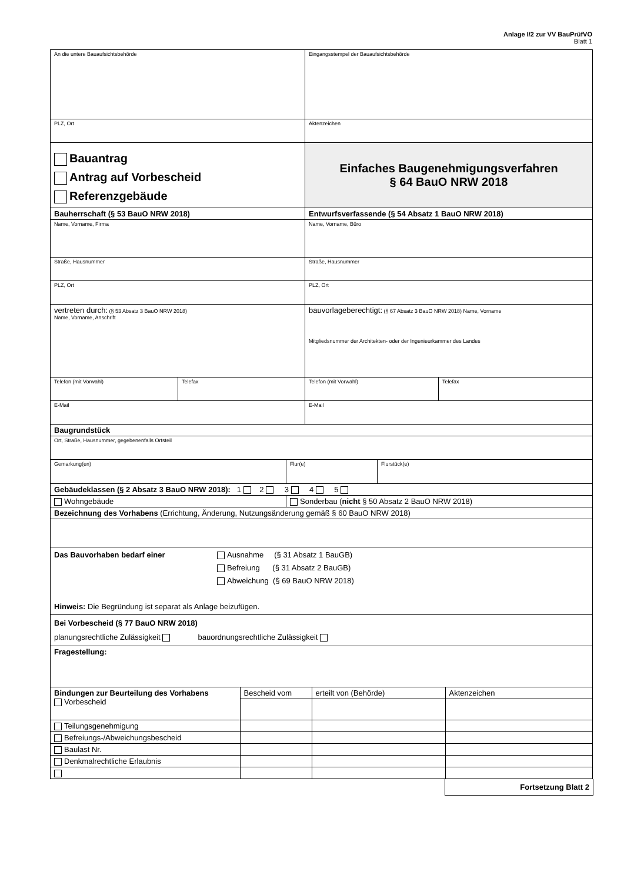Anlage I/2 zur VV BauPrüfVO
Blatt 1
| An die untere Bauaufsichtsbehörde | | Eingangsstempel der Bauaufsichtsbehörde | |
| PLZ, Ort | | Aktenzeichen | |
| Bauantrag Antrag auf Vorbescheid Referenzgebäude | | Einfaches Baugenehmigungsverfahren § 64 BauO NRW 2018 | |
| Bauherrschaft (§ 53 BauO NRW 2018) | | Entwurfsverfassende (§ 54 Absatz 1 BauO NRW 2018) | |
| Name, Vorname, Firma | | Name, Vorname, Büro | |
| Straße, Hausnummer | | Straße, Hausnummer | |
| PLZ, Ort | | PLZ, Ort | |
| vertreten durch: (§ 53 Absatz 3 BauO NRW 2018) Name, Vorname, Anschrift | | bauvorlageberechtigt: (§ 67 Absatz 3 BauO NRW 2018) Name, Vorname Mitgliedsnummer der Architekten- oder der Ingenieurkammer des Landes | |
| Telefon (mit Vorwahl) | Telefax | Telefon (mit Vorwahl) | Telefax |
| E-Mail | | E-Mail | |
| Baugrundstück | | | |
| Ort, Straße, Hausnummer, gegebenenfalls Ortsteil | | | |
| / Gemarkung(en) / Flur(e) / Flurstück(e) / | | | |
| Gebäudeklassen (§ 2 Absatz 3 BauO NRW 2018): 1 2 3 4 5 | | | |
| / Wohngebäude / Sonderbau ( nicht § 50 Absatz 2 BauO NRW 2018) / | | | |
| Bezeichnung des Vorhabens (Errichtung, Änderung, Nutzungsänderung gemäß § 60 BauO NRW 2018) | | | |
| Das Bauvorhaben bedarf einer Ausnahme (§ 31 Absatz 1 BauGB) Befreiung (§ 31 Absatz 2 BauGB) Abweichung (§ 69 BauO NRW 2018) Hinweis: Die Begründung ist separat als Anlage beizufügen. | | | |
| Bei Vorbescheid (§ 77 BauO NRW 2018) planungsrechtliche Zulässigkeit bauordnungsrechtliche Zulässigkeit | | | |
| Fragestellung: | | | |
| / Bindungen zur Beurteilung des Vorhabens Vorbescheid / Bescheid vom / erteilt von (Behörde) / Aktenzeichen / / Teilungsgenehmigung / / / / / Befreiungs-/Abweichungsbescheid / / / / / Baulast Nr. / / / / / Denkmalrechtliche Erlaubnis / / / / | | | |
Fortsetzung Blatt 2